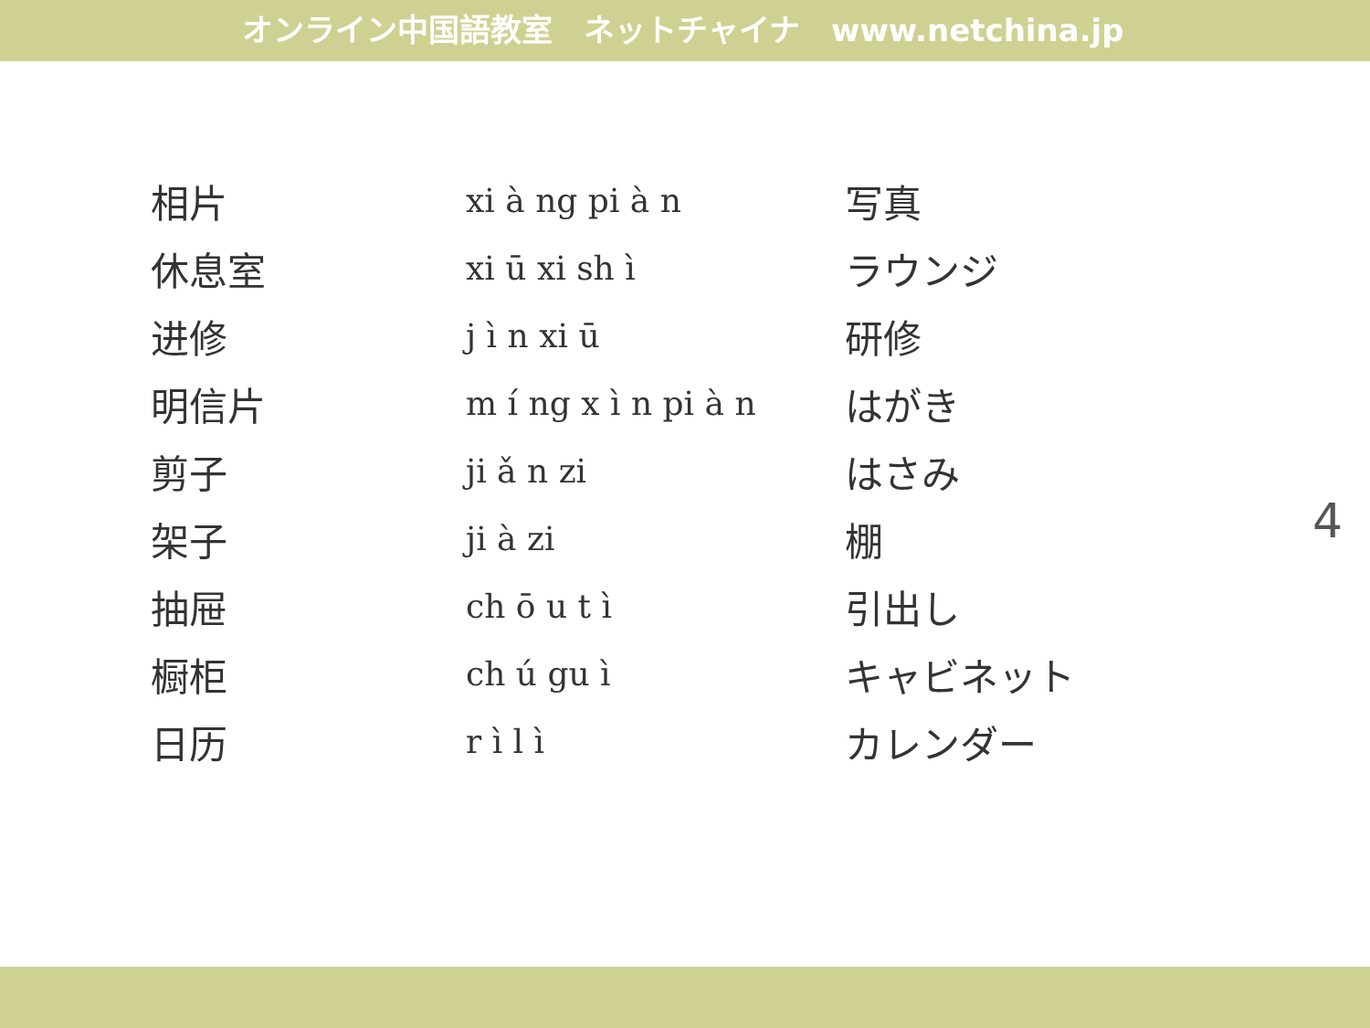オンライン中国語教室　ネットチャイナ　www.netchina.jp
| 相片 | xi à ng pi à n | 写真 |
| 休息室 | xi ū xi sh ì | ラウンジ |
| 进修 | j ì n xi ū | 研修 |
| 明信片 | m í ng x ì n pi à n | はがき |
| 剪子 | ji ǎ n zi | はさみ |
| 架子 | ji à zi | 棚 |
| 抽屉 | ch ō u t ì | 引出し |
| 橱柜 | ch ú gu ì | キャビネット |
| 日历 | r ì l ì | カレンダー |
4